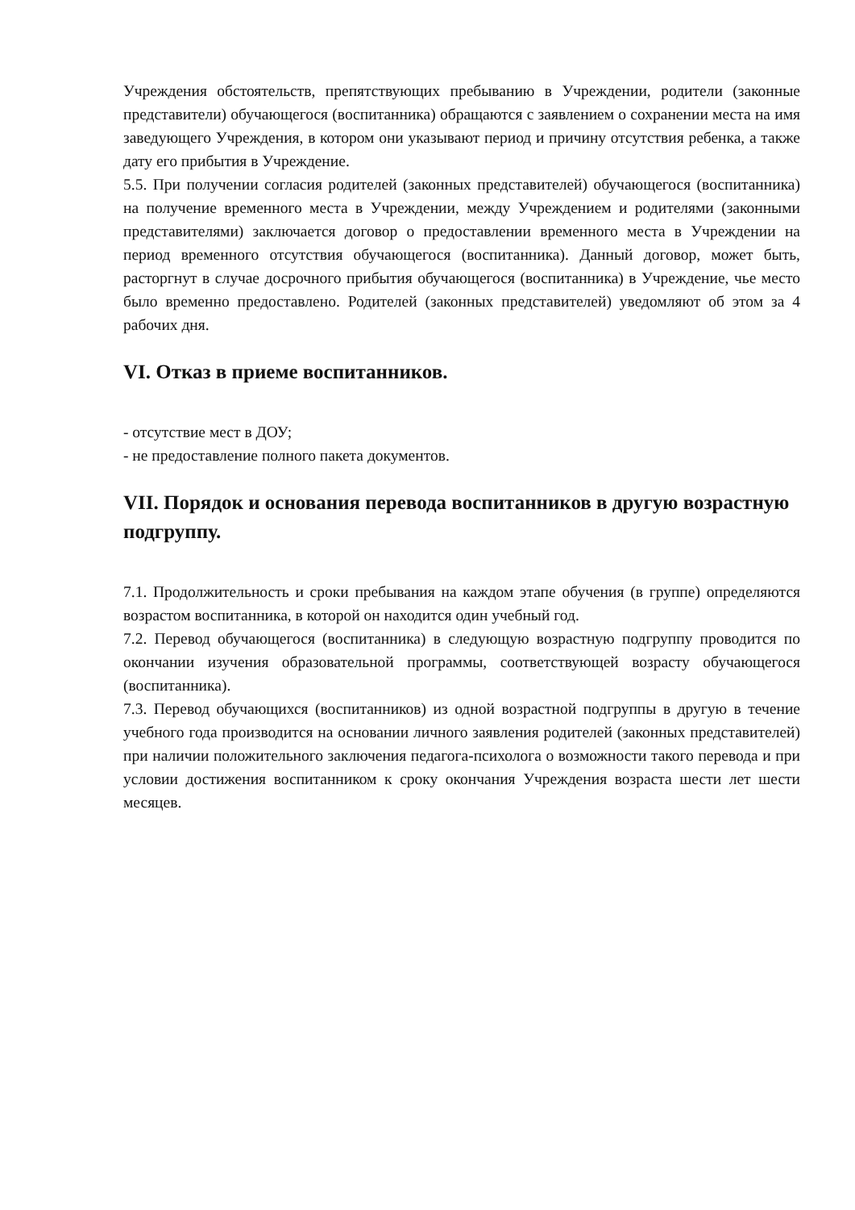Учреждения обстоятельств, препятствующих пребыванию в Учреждении, родители (законные представители) обучающегося (воспитанника) обращаются с заявлением о сохранении места на имя заведующего Учреждения, в котором они указывают период и причину отсутствия ребенка, а также дату его прибытия в Учреждение.
5.5. При получении согласия родителей (законных представителей) обучающегося (воспитанника) на получение временного места в Учреждении, между Учреждением и родителями (законными представителями) заключается договор о предоставлении временного места в Учреждении на период временного отсутствия обучающегося (воспитанника). Данный договор, может быть, расторгнут в случае досрочного прибытия обучающегося (воспитанника) в Учреждение, чье место было временно предоставлено. Родителей (законных представителей) уведомляют об этом за 4 рабочих дня.
VI. Отказ в приеме воспитанников.
- отсутствие мест в ДОУ;
- не предоставление полного пакета документов.
VII. Порядок и основания перевода воспитанников в другую возрастную подгруппу.
7.1. Продолжительность и сроки пребывания на каждом этапе обучения (в группе) определяются возрастом воспитанника, в которой он находится один учебный год.
7.2. Перевод обучающегося (воспитанника) в следующую возрастную подгруппу проводится по окончании изучения образовательной программы, соответствующей возрасту обучающегося (воспитанника).
7.3. Перевод обучающихся (воспитанников) из одной возрастной подгруппы в другую в течение учебного года производится на основании личного заявления родителей (законных представителей) при наличии положительного заключения педагога-психолога о возможности такого перевода и при условии достижения воспитанником к сроку окончания Учреждения возраста шести лет шести месяцев.